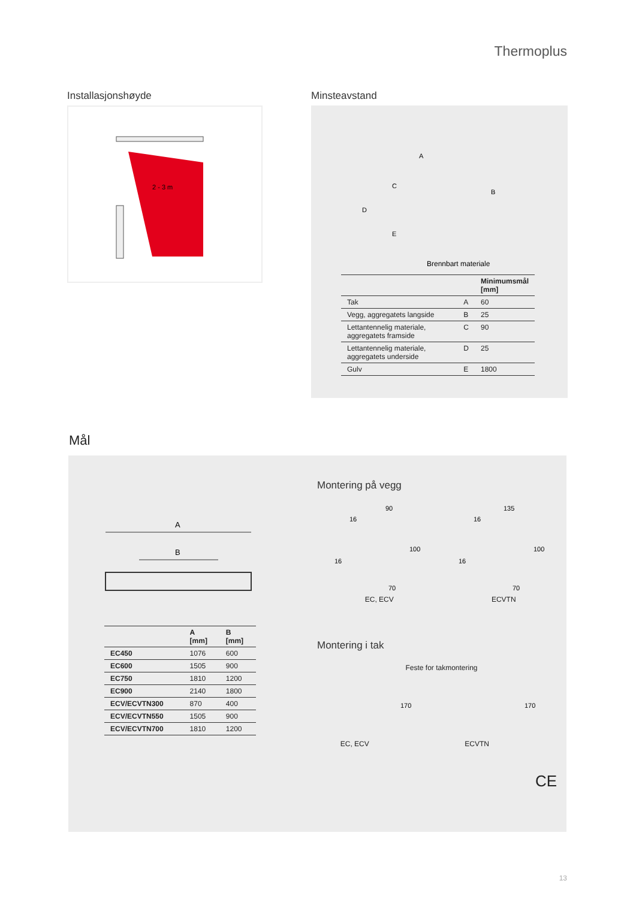Thermoplus
Installasjonshøyde
2 - 3 m
Minsteavstand
A
C
D
E
B
Brennbart materiale
| | | Minimumsmål [mm] |
| --- | --- | --- |
| Tak | A | 60 |
| Vegg, aggregatets langside | B | 25 |
| Lettantennelig materiale, aggregatets framside | C | 90 |
| Lettantennelig materiale, aggregatets underside | D | 25 |
| Gulv | E | 1800 |
Mål
A
B
| | A [mm] | B [mm] |
| --- | --- | --- |
| EC450 | 1076 | 600 |
| EC600 | 1505 | 900 |
| EC750 | 1810 | 1200 |
| EC900 | 2140 | 1800 |
| ECV/ECVTN300 | 870 | 400 |
| ECV/ECVTN550 | 1505 | 900 |
| ECV/ECVTN700 | 1810 | 1200 |
Montering på vegg
90
100
70
16
16
EC, ECV
135
100
70
16
16
ECVTN
Montering i tak
Feste for takmontering
170
EC, ECV
170
ECVTN
CE
13